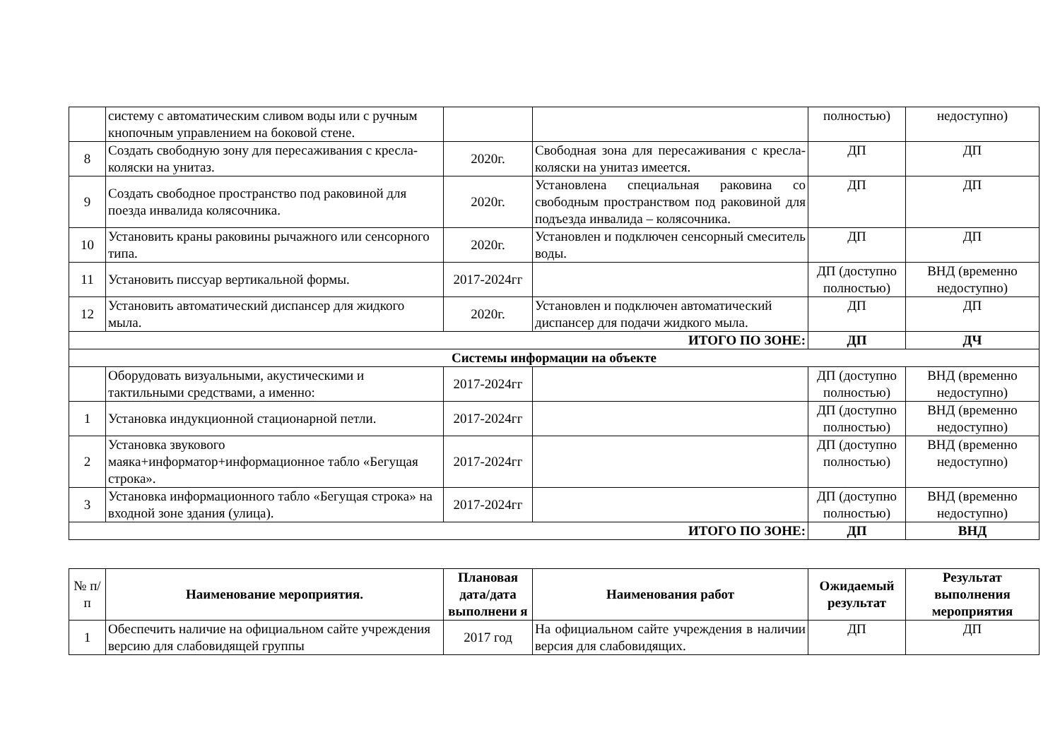| | систему с автоматическим сливом воды или с ручным кнопочным управлением на боковой стене. | | | полностью) | недоступно) |
| 8 | Создать свободную зону для пересаживания с кресла-коляски на унитаз. | 2020г. | Свободная зона для пересаживания с кресла-коляски на унитаз имеется. | ДП | ДП |
| 9 | Создать свободное пространство под раковиной для поезда инвалида колясочника. | 2020г. | Установлена специальная раковина со свободным пространством под раковиной для подъезда инвалида – колясочника. | ДП | ДП |
| 10 | Установить краны раковины рычажного или сенсорного типа. | 2020г. | Установлен и подключен сенсорный смеситель воды. | ДП | ДП |
| 11 | Установить писсуар вертикальной формы. | 2017-2024гг | | ДП (доступно полностью) | ВНД (временно недоступно) |
| 12 | Установить автоматический диспансер для жидкого мыла. | 2020г. | Установлен и подключен автоматический диспансер для подачи жидкого мыла. | ДП | ДП |
| ИТОГО ПО ЗОНЕ: | | | | ДП | ДЧ |
| Системы информации на объекте | | | | | |
| | Оборудовать визуальными, акустическими и тактильными средствами, а именно: | 2017-2024гг | | ДП (доступно полностью) | ВНД (временно недоступно) |
| 1 | Установка индукционной стационарной петли. | 2017-2024гг | | ДП (доступно полностью) | ВНД (временно недоступно) |
| 2 | Установка звукового маяка+информатор+информационное табло «Бегущая строка». | 2017-2024гг | | ДП (доступно полностью) | ВНД (временно недоступно) |
| 3 | Установка информационного табло «Бегущая строка» на входной зоне здания (улица). | 2017-2024гг | | ДП (доступно полностью) | ВНД (временно недоступно) |
| ИТОГО ПО ЗОНЕ: | | | | ДП | ВНД |
| № п/п | Наименование мероприятия. | Плановая дата/дата выполнени я | Наименования работ | Ожидаемый результат | Результат выполнения мероприятия |
| --- | --- | --- | --- | --- | --- |
| 1 | Обеспечить наличие на официальном сайте учреждения версию для слабовидящей группы | 2017 год | На официальном сайте учреждения в наличии версия для слабовидящих. | ДП | ДП |